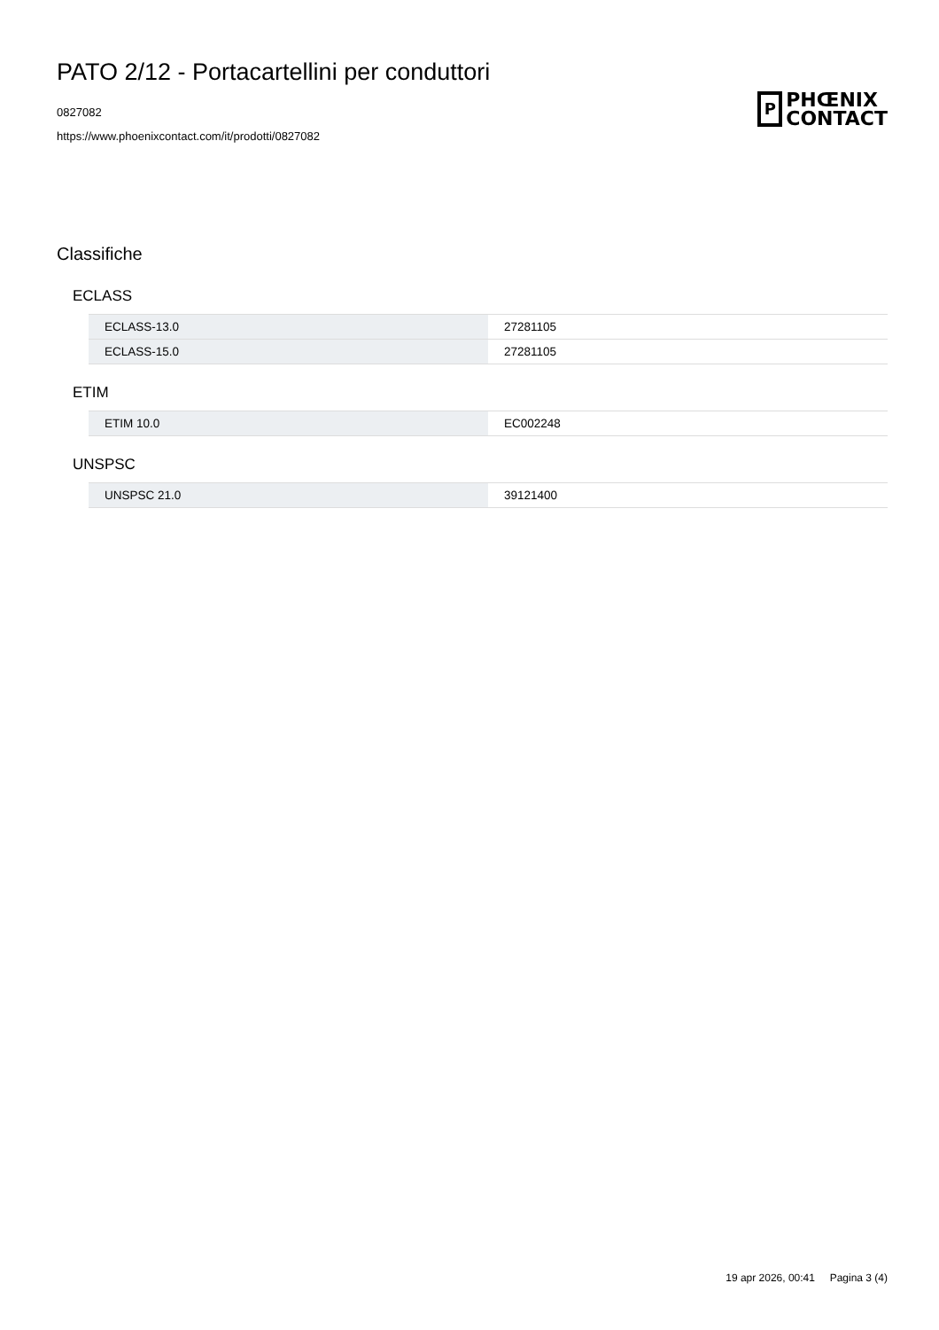PATO 2/12 - Portacartellini per conduttori
0827082
https://www.phoenixcontact.com/it/prodotti/0827082
P
PHŒNIX
CONTACT
Classifiche
ECLASS
| ECLASS-13.0 | 27281105 |
| ECLASS-15.0 | 27281105 |
ETIM
| ETIM 10.0 | EC002248 |
UNSPSC
| UNSPSC 21.0 | 39121400 |
19 apr 2026, 00:41 Pagina 3 (4)